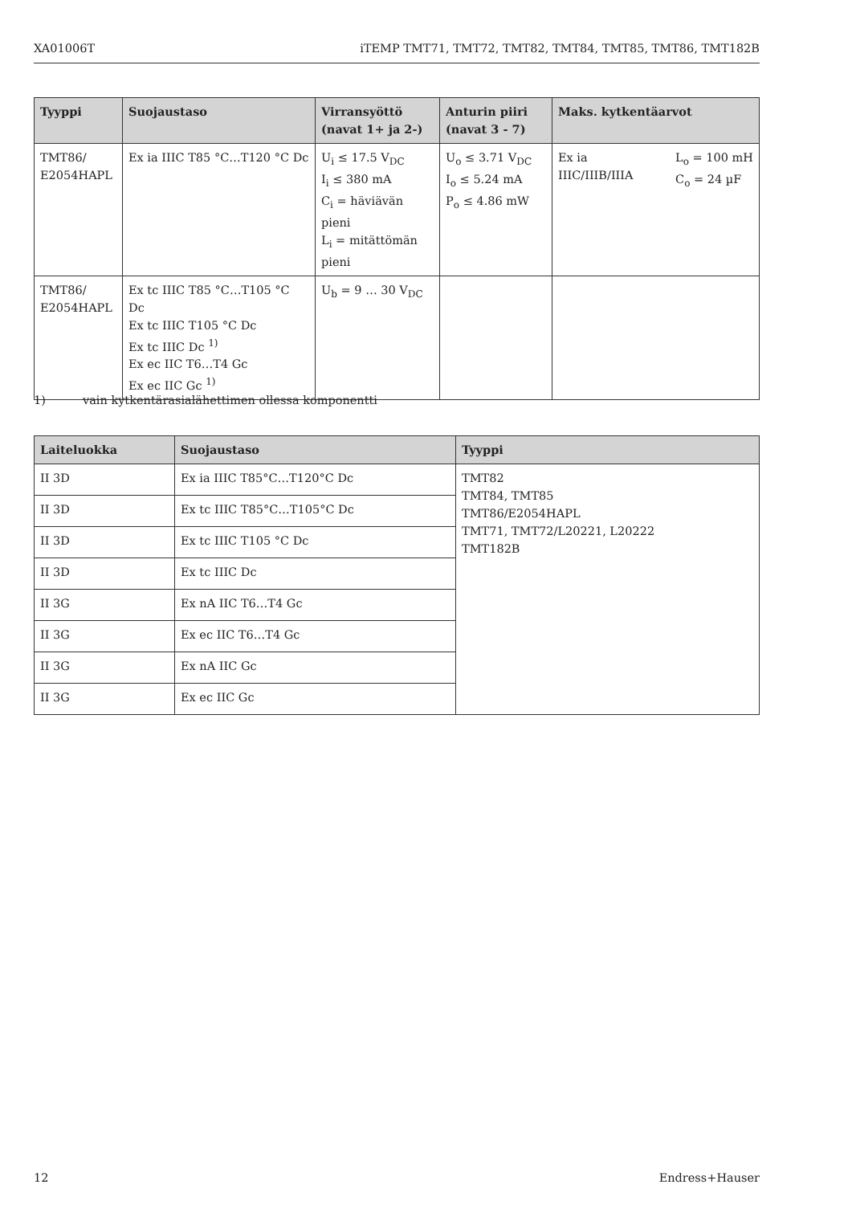XA01006T iTEMP TMT71, TMT72, TMT82, TMT84, TMT85, TMT86, TMT182B
| Tyyppi | Suojaustaso | Virransyöttö (navat 1+ ja 2-) | Anturin piiri (navat 3 - 7) | Maks. kytkentäarvot |
| --- | --- | --- | --- | --- |
| TMT86/ E2054HAPL | Ex ia IIIC T85 °C…T120 °C Dc | U<sub>i</sub> ≤ 17.5 V<sub>DC</sub> I<sub>i</sub> ≤ 380 mA C<sub>i</sub> = häviävän pieni L<sub>i</sub> = mitättömän pieni | U<sub>o</sub> ≤ 3.71 V<sub>DC</sub> I<sub>o</sub> ≤ 5.24 mA P<sub>o</sub> ≤ 4.86 mW | Ex ia IIIC/IIIB/IIIA L<sub>o</sub> = 100 mH C<sub>o</sub> = 24 µF |
| TMT86/ E2054HAPL | Ex tc IIIC T85 °C…T105 °C Dc Ex tc IIIC T105 °C Dc Ex tc IIIC Dc <sup>1)</sup> Ex ec IIC T6…T4 Gc Ex ec IIC Gc <sup>1)</sup> | U<sub>b</sub> = 9 … 30 V<sub>DC</sub> | | |
1) vain kytkentärasialähettimen ollessa komponentti
| Laiteluokka | Suojaustaso | Tyyppi |
| --- | --- | --- |
| II 3D | Ex ia IIIC T85°C…T120°C Dc | TMT82 TMT84, TMT85 TMT86/E2054HAPL TMT71, TMT72/L20221, L20222 TMT182B |
| II 3D | Ex tc IIIC T85°C…T105°C Dc | |
| II 3D | Ex tc IIIC T105 °C Dc | |
| II 3D | Ex tc IIIC Dc | |
| II 3G | Ex nA IIC T6…T4 Gc | |
| II 3G | Ex ec IIC T6…T4 Gc | |
| II 3G | Ex nA IIC Gc | |
| II 3G | Ex ec IIC Gc | |
12 Endress+Hauser